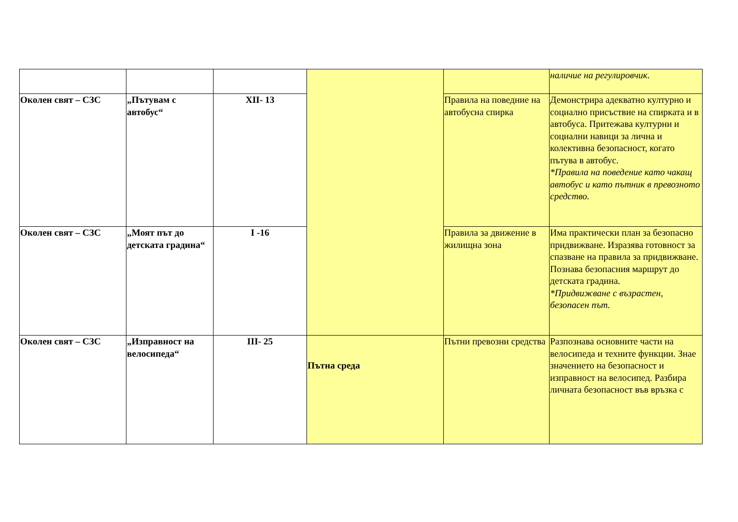| | | | | | наличие на регулировчик. |
| Околен свят – СЗС | „Пътувам с автобус“ | XII- 13 | | Правила на поведние на автобусна спирка | Демонстрира адекватно културно и социално присъствие на спирката и в автобуса. Притежава културни и социални навици за лична и колективна безопасност, когато пътува в автобус. *Правила на поведение като чакащ автобус и като пътник в превозното средство. |
| Околен свят – СЗС | „Моят път до детската градина“ | I -16 | | Правила за движение в жилищна зона | Има практически план за безопасно придвижване. Изразява готовност за спазване на правила за придвижване. Познава безопасния маршрут до детската градина. *Придвижване с възрастен, безопасен път. |
| Околен свят – СЗС | „Изправност на велосипеда“ | III- 25 | Пътна среда | Пътни превозни средства | Разпознава основните части на велосипеда и техните функции. Знае значението на безопасност и изправност на велосипед. Разбира личната безопасност във връзка с |